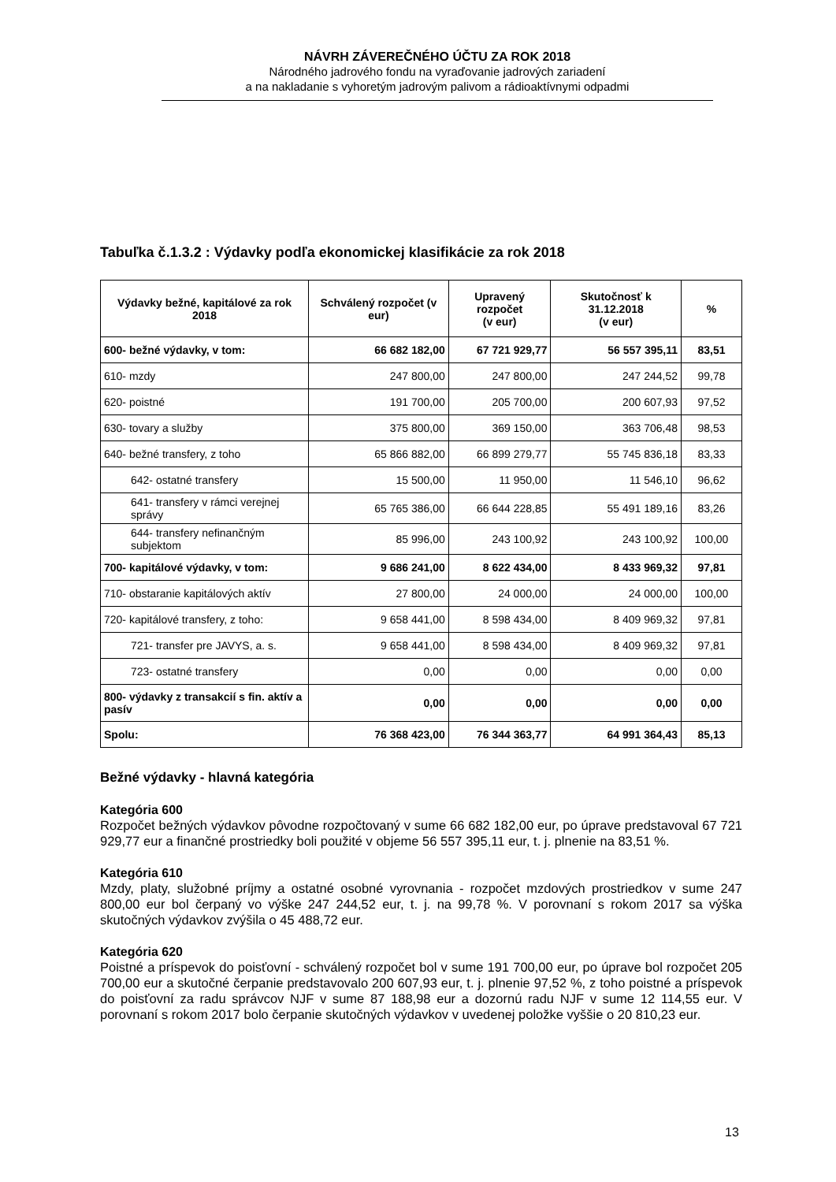NÁVRH ZÁVEREČNÉHO ÚČTU ZA ROK 2018
Národného jadrového fondu na vyraďovanie jadrových zariadení
a na nakladanie s vyhoretým jadrovým palivom a rádioaktívnymi odpadmi
Tabuľka č.1.3.2 : Výdavky podľa ekonomickej klasifikácie za rok 2018
| Výdavky bežné, kapitálové za rok 2018 | Schválený rozpočet (v eur) | Upravený rozpočet (v eur) | Skutočnosť k 31.12.2018 (v eur) | % |
| --- | --- | --- | --- | --- |
| 600- bežné výdavky, v tom: | 66 682 182,00 | 67 721 929,77 | 56 557 395,11 | 83,51 |
| 610- mzdy | 247 800,00 | 247 800,00 | 247 244,52 | 99,78 |
| 620- poistné | 191 700,00 | 205 700,00 | 200 607,93 | 97,52 |
| 630- tovary a služby | 375 800,00 | 369 150,00 | 363 706,48 | 98,53 |
| 640- bežné transfery, z toho | 65 866 882,00 | 66 899 279,77 | 55 745 836,18 | 83,33 |
| 642- ostatné transfery | 15 500,00 | 11 950,00 | 11 546,10 | 96,62 |
| 641- transfery v rámci verejnej správy | 65 765 386,00 | 66 644 228,85 | 55 491 189,16 | 83,26 |
| 644- transfery nefinančným subjektom | 85 996,00 | 243 100,92 | 243 100,92 | 100,00 |
| 700- kapitálové výdavky, v tom: | 9 686 241,00 | 8 622 434,00 | 8 433 969,32 | 97,81 |
| 710- obstaranie kapitálových aktív | 27 800,00 | 24 000,00 | 24 000,00 | 100,00 |
| 720- kapitálové transfery, z toho: | 9 658 441,00 | 8 598 434,00 | 8 409 969,32 | 97,81 |
| 721- transfer pre JAVYS, a. s. | 9 658 441,00 | 8 598 434,00 | 8 409 969,32 | 97,81 |
| 723- ostatné transfery | 0,00 | 0,00 | 0,00 | 0,00 |
| 800- výdavky z transakcií s fin. aktív a pasív | 0,00 | 0,00 | 0,00 | 0,00 |
| Spolu: | 76 368 423,00 | 76 344 363,77 | 64 991 364,43 | 85,13 |
Bežné výdavky - hlavná kategória
Kategória 600
Rozpočet bežných výdavkov pôvodne rozpočtovaný v sume 66 682 182,00 eur, po úprave predstavoval 67 721 929,77 eur a finančné prostriedky boli použité v objeme 56 557 395,11 eur, t. j. plnenie na 83,51 %.
Kategória 610
Mzdy, platy, služobné príjmy a ostatné osobné vyrovnania - rozpočet mzdových prostriedkov v sume 247 800,00 eur bol čerpaný vo výške 247 244,52 eur, t. j. na 99,78 %. V porovnaní s rokom 2017 sa výška skutočných výdavkov zvýšila o 45 488,72 eur.
Kategória 620
Poistné a príspevok do poisťovní - schválený rozpočet bol v sume 191 700,00 eur, po úprave bol rozpočet 205 700,00 eur a skutočné čerpanie predstavovalo 200 607,93 eur, t. j. plnenie 97,52 %, z toho poistné a príspevok do poisťovní za radu správcov NJF v sume 87 188,98 eur a dozornú radu NJF v sume 12 114,55 eur. V porovnaní s rokom 2017 bolo čerpanie skutočných výdavkov v uvedenej položke vyššie o 20 810,23 eur.
13